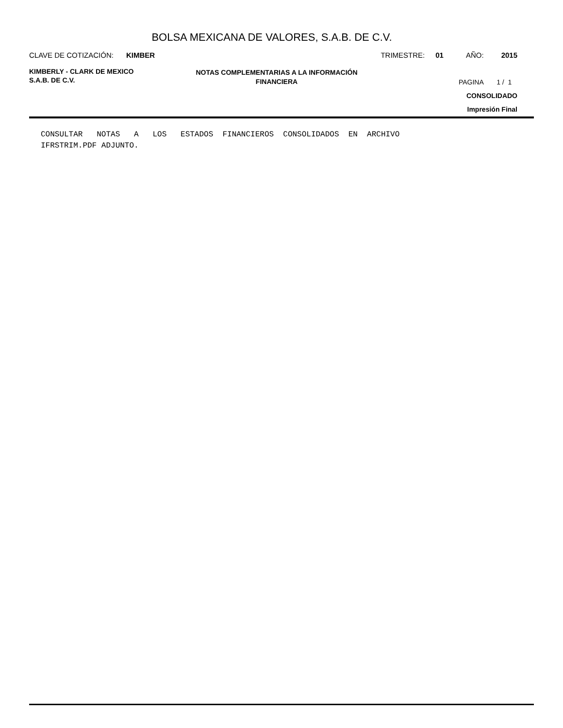BOLSA MEXICANA DE VALORES, S.A.B. DE C.V.
CLAVE DE COTIZACIÓN: KIMBER TRIMESTRE: 01 AÑO: 2015
KIMBERLY - CLARK DE MEXICO
S.A.B. DE C.V.
NOTAS COMPLEMENTARIAS A LA INFORMACIÓN
FINANCIERA
PAGINA 1 / 1
CONSOLIDADO
Impresión Final
CONSULTAR NOTAS A LOS ESTADOS FINANCIEROS CONSOLIDADOS EN ARCHIVO
IFRSTRIM.PDF ADJUNTO.